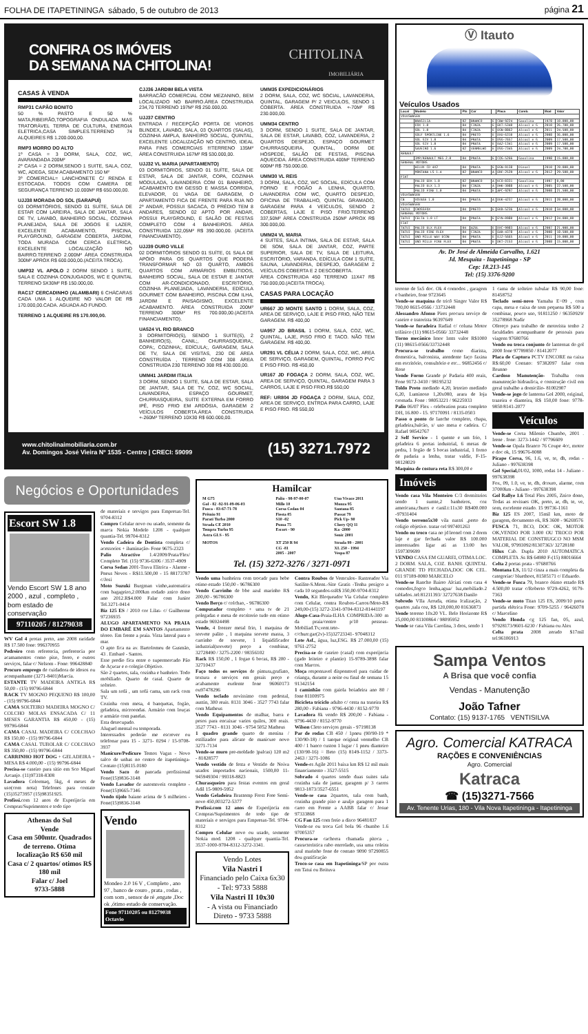FOLHA DE ITAPETININGA sábado, 5 de outubro de 2013 página 21
CONFIRA OS IMÓVEIS
DA SEMANA NA CHITOLINA!
CHITOLINA
IMOBILIÁRIA
CASAS À VENDA
RMP31 CAPÃO BONITO
50 % PASTO E 50 % MATA,RIBEIRÃO,TOPOGRAFIA ONDULADA MAS TRATORÁVEL TERRA DE CULTURA, ENERGIA ELETRICA,CASA SIMPLES.TERRENO 74 ALQUEIRES R$ 1.200.000,00.
RMP3 MORRO DO ALTO
1º CASA = 3 DORM, SALA, COZ, WC, AVARANDADA 200M²
2º CASA = 2 DORM,SENDO 1 SUITE, SALA, COZ, WC, ADEGA, SEM ACABAMENTO 150 M²
3º COMERCIAL= LANCHONETE C/ RENDA E ESTOCADA. TODOS COM CAMERA DE SEGURANÇA TERRENO 10.000M² R$ 650.000,00.
UJJ38 MORADA DO SOL (SARAPUÍ)
03 DORMITÓRIOS, SENDO 01 SUÍTE, SALA DE ESTAR COM LAREIRA, SALA DE JANTAR, SALA DE TV, LAVABO, BANHEIRO SOCIAL, COZINHA PLANEJADA, SALA DE JOGOS E LAZER, EXCELENTE ACABAMENTO, PISCINA, PLAYGROUND, GARAGEM COBERTA, JARDIM, TODA MURADA COM CERCA ELÉTRICA, EXCELENTE LOCALIZAÇÃO NO BAIRRO.TERRENO 2.000M² ÁREA CONSTRUIDA 300M² APROX R$ 600.000,00.(ACEITA TROCA).
UMP32 VL APOLO 2 DORM SENDO 1 SUITE, SALA E COZINHA CONJUGADOS, WC E QUINTAL TERRENO 5X30M² R$ 150.000,00.
RAC17 CERCADINHO (ALAMBARI) 6 CHÁCARAS CADA UMA 1 ALQUEIRE NO VALOR DE R$ 170.000,00.CADA. AGUADA AO FUNDO.
TERRENO 1 ALQUEIRE R$ 170.000,00.
CJJ36 JARDIM BELA VISTA
BARRACÃO COMERCIAL COM MEZANINO, BEM LOCALIZADO NO BAIRRO.ÁREA CONSTRUIDA 234,70 TERRENO 197M² R$ 250.000,00.
UJJ37 CENTRO
ENTRADA / RECEPÇÃO PORTA DE VIDROS BLINDEX, LAVABO, SALA, 03 QUARTOS (SALAS), COZINHA AMPLA, BANHEIRO SOCIAL, QUINTAL, EXCELENTE LOCALIZAÇÃO NO CENTRO, IDEAL PARA FINS COMERCIAIS !!!TERRENO 135M² ÁREA CONSTRUIDA 167M² R$ 530.000,00.
UJJ32 VL MARIA (APARTAMENTO)
03 DORMITÓRIOS, SENDO 01 SUÍTE, SALA DE ESTAR, SALA DE JANTAR, COPA, COZINHA MODULADA, LAVANDERIA COM 01 BANHEIRO, ACABAMENTO EM GESSO E MASSA CORRIDA, ELEVADOR, 01 VAGA DE GARAGEM, O APARTAMENTO FICA DE FRENTE PARA RUA NO 2º ANDAR, POSSUI SACACA, O PRÉDIO TEM 8 ANDARES, SENDO 02 APTO POR ANDAR, POSSUI PLAYGROUND, E SALÃO DE FESTAS COMPLETO COM 4 BANHEIROS. ÁREA CONSTRUIDA 122,05M² R$ 390.000,00. (ACEITA FINANCIAMENTO).
UJJ39 OURO VILLE
02 DORMITÓRIOS SENDO 01 SUÍTE, 01 SALA DE APÓIO PARA OS QUARTOS QUE PODERÁ TRANSFORMAR NO 03 QUARTO, AMBOS QUARTOS COM ARMÁRIOS EMBUTIDOS, BANHEIRO SOCIAL, SALA DE ESTAR E JANTAR COM AR-CONDICIONADO, ESCRITÓRIO, COZINHA PLANEJADA, LAVANDERIA, EDÍCULA GOURMET COM BANHEIRO, PISCINA COM ILHA, JARDIM E PAISAGISMO, EXCELENTE ACABAMENTO. ÁREA CONSTRUIDA 200M² TERRENO 300M² RS 700.000,00.(ACEITA FINANCIAMENTO).
UA524 VL RIO BRANCO
3 DORMITORIO(S), SENDO 1 SUITE(S), 2 BANHEIRO(S), CANIL;, CHURRASQUEIRA;, COPA;, COZINHA;, EDÍCULA;, GARAGEM, SALA DE TV, SALA DE VISITAS, 230 DE ÁREA CONSTRUÍDA , TERRENO COM 308 ÁREA CONSTRUIDA 230 TERRENO 308 R$ 430.000,00.
UMM41 JARDIM ITALIA
3 DORM, SENDO 1 SUITE, SALA DE ESTAR, SALA DE JANTAR, SALA DE TV, COZ, WC SOCIAL, LAVANDERIA, ESPAÇO GOURMET, CHURRASQUEIRA, SUÍTE EXTERNA EM FORRO IPÊ, PISO FRIO EM ARDÓSIA, GARAGEM 2 VEÍCULOS COBERTA.ÁREA CONSTRUIDA +-260M² TERRENO 10X30 R$ 600.000,00.
UMM35 EXPEDICIONÁRIOS
2 DORM, SALA, COZ, WC SOCIAL, LAVANDERIA, QUINTAL, GARAGEM P/ 2 VEICULOS, SENDO 1 COBERTA. ÁREA CONSTRUIDA +-70M² R$ 230.000,00.
UMM34 CENTRO
3 DORM, SENDO 1 SUITE, SALA DE JANTAR, SALA DE ESTAR, LAVABO, COZ, LAVANDERIA, 2 QUARTOS DESPEJO, ESPAÇO GOURMET CHURRASQUEIRA, QUINTAL, DORM DE HÓSPEDE, SALÃO DE FESTAS, PISCINA AQUECIDA. ÁREA CONSTRUIDA 400M² TERRENO 600M² R$ 750.000,00.
UMM30 VL REIS
3 DORM, SALA, COZ, WC SOCIAL, EDÍCULA COM FORNO E FOGÃO A LENHA, QUARTO, LAVANDERIA COM WC, QUARTO DESPEJO, OFICINA DE TRABALHO, QUINTAL GRAMADO, GARAGEM PARA 4 VEÍCULOS, SENDO 2 COBERTAS, LAJE E PISO FRIO.TERRENO 337,50M² ÁREA CONSTRUIDA 250M² APROX R$ 300.000,00.
UMM24 VL MARIA
4 SUÍTES, SALA ÍNTIMA, SALA DE ESTAR, SALA DE SOM, SALA DE JANTAR, COZ, PARTE SUPERIOR, SALA DE TV, SALA DE LEITURA, ESCRITÓRIO, VARANDA, EDÍCULA COM 1 SUÍTE, SAUNA, LAVANDERIA, DESPEJO, GARAGEM 2 VEÍCULOS COBERTA E 2 DESCOBERTA.
ÁREA CONSTRUIDA 450 TERRENO 11X47 R$ 750.000,00.(ACEITA TROCA).
CASAS PARA LOCAÇÃO
UR667 JD MONTE SANTO 1 DORM, SALA, COZ, AREA DE SERVIÇO, LAJE E PISO FRIO, NÃO TEM GARAGEM. R$ 400,00
UA957 JD BRASIL 1 DORM, SALA, COZ, WC, QUINTAL, LAJE, PISO FRIO E TACO. NÃO TEM GARAGEM. R$ 400,00.
UR291 VL CÉLIA 2 DORM, SALA, COZ, WC, AREA DE SERVIÇO, GARAGEM, QUINTAL, FORRO PVC E PISO FRIO. R$ 450,00
UR167 JD FOGAÇA 2 DORM, SALA, COZ, WC, AREA DE SERVIÇO, QUINTAL, GARAGEM PARA 3 CARROS, LAJE E PISO FRIO.R$ 550,00
REF: UR804 JD FOGAÇA 2 DORM, SALA, COZ, AREA DE SERVIÇO, ENTRDA PARA CARRO, LAJE E PISO FRIO. R$ 550,00
www.chitolinaimobiliaria.com.br
Av. Domingos José Vieira Nº 1535 - Centro | CRECI: 59099
(15) 3271.7972
Negócios e Oportunidades
Escort SW 1.8
Vendo Escort SW 1.8 ano 2000 , azul , completo , bom estado de conservação
97110205 / 81279038
WV Gol 4 protas preto, ano 2008 raridade R$ 17.500 fone: 996370955
Pedreiro com referencia, preferencia por acamamentos como piso, forro, e outros serviços, falar c/ Nelsom - Fone: 996428840
Procuro emprego de cuidadora de idosos ou acompanhante (3271-8401)Marcia.
ESTANTE TV MADEIRA ANTIGA R$ 50,00 - (15) 99796-6844
RACK TV MOGNO PEQUENO R$ 100,00 - (15) 99796-6844
CAMA SOLTEIRO MADEIRA MOGNO C/ COLCHO MOLAS ENSACADA C/ 11 MESES GARANTIA R$ 450,00 - (15) 99796-6844
CAMA CASAL MADEIRA C/ COLCHAO R$ 150,00 - (15) 99796-6844
CAMA CASAL TUBOLAR C/ COLCHAO R$ 350,00 - (15) 99796-6844
CARRINHO HOT DOG + GELADEIRA + MESA R$ 4.000,00 - (15) 99796-6844
Precisa-se caseiro para sitio em Sco Miguel Arcanjo. (11)97318-8308
Lavadora Colormaq, 5kg, 4 meses de uso(com nota) Telefones para contato (15)35273957 (15)98351925.
Profissi. com 12 anos de Experijncia em Compras/Suprimentos e todo tipo
Athenas do Sul
Vende
Casa em 500mtr. Quadrados de terreno. Otima localização R$ 650 mil
Casa c/ 2 quartos/ otimos R$ 180 mil
Falar c/ Joel
9733-5888
de materiais e servigos para Empresas-Tel. 9704-8312
Compro Celular novo ou usado, somente da marca Nokia Modelo 1208 - qualquer quantia-Tel. 99704-8312
Vendo Cadeira de Dentista completa c/ acessorios + iluminação- Fone 9675-2323
Palio Atractive 1.4/2009/Prata/Flex/ Completo Tel. (15) 9736-6306 / 3537-4909
Corsa Sedan 2001-Trava Elitrica - Alarme - Pneus Novos - R$11.500,00 - 15 88173787 c/Josi
Moto Suzuki Burgman vinho,automatica com bagageiro,2.000km rodado znico dono ano 2012.R$4.000 Falar com Junior Tel.3271-0414
Biz 125 ES / 2010 cor Lilas- c/ Guilherme 97236935
ALUGO APARTAMENTO NA PRAIA DO EMBARÉ EM SANTOS Apartamento térreo. Em frente a praia. Vista lateral para o mar.
O apto fica na av. Bartolomeu de Gusmão, 43 . Embaré - Santos.
Esse predio fica entre o supermercado Pão de Açucar e o colegio Objetivo.
São 2 quartos, sala, cozinha e banheiro. Todo mobiliado. Quarto de casal. Quarto de solteiro.
Sala um sofá , um sofá cama, um rack com TV.
Cozinha com mesa, 4 banquetas, fogão, geladeira, microondas. Armário com louças e armário com panelas.
Esta desocupado.
Aluguel mensal ou temporada.
Interessados poderão me escrever ou telefonar para 15 - 3271- 0294 / 15-9708-3937
Manicure/Pedicure Temos Vagas - Novo salco de unhas no centro de itapetininga-Contato (15)8115.0180
Vendo Saco de pancada profissional Fone(15)9836-3148
Vendo Lavador de automsveis completo - Fone(15)9665-7346
Vendo tijolo baiano acima de 5 milheiros - Fone(15)9836-3148
Vendo
Mondeo 2.0 16 V , Completo , ano 97 , banco de couro , prata , rodas , com som , sensor de ré ,engate ,Doc ok ,ótimo estado de conservação.
Fone 97110205 ou 81279038
Octavio
Hamilcar
| M G75 Gol - 82 -92-91-09-06-03 Fusca - 83-67-71-78 Prêmio 91 Parati Turbo 2000 Strada CE 2010 Tempra Turbo 95 Astra GLS - 95 | Palio - 98-97-00-07 Mille 10 Corsa Cedan 04 Fiesta 05 S10 -02 Puma 75 Escort - 90 | Uno Vivace 2011 Monza 95 Santana 85 Passat 79 Pick Up- 90 Chery QQ 11 Ka -2000 Senic 2001 |
| MOTOS | XT 250 R 94 CG -81 2005 - 2007 | Strada 99 - 2001 XL 250 - 1994 Vespa 87 |
Tel. (15) 3272-3276 / 3271-0971
Vendo uma banheirra com trocadr para bebe otimo estado 150,00 - 96786300
Vendo Carrinho de bbe azul marinho R$ 200,00 - 96786300
Vendo Berço c/ colchao, - 96786300
Computador completo + uma tv de 21 polegadas e mesa de escritorio tudo em otimo estado 96924498
Vende, 4 freezer metal frio, 1 maquina de sorvete palito , 1 maquina sorvete massa, 3 carrinho de sorvete, 1 liquidificador industrial(sorvete) preço a combinar, 32728490 / 3275-2200 / 98356102
Rack R$ 150,00 , 1 fogao 6 bocas, R$ 200 - 32710437
Faço todos os serviços de pintura,grafiato, textura e serviços em gerais preço e acabamento exelente fone 96060173 ou97478296
Vendo teclado novissimo com pedestal, austin, 300 reais. 8131 3046 - 3527 7743 falar com Matheus
Vendo Equipamentos de malhar, barra e pesos para encaixar varios quilos, 300 reais. 3527 7743 - 8131 3046 - 9754 5052 Matheus
1 quadro grande quarto de menina / estilizador para alicate de manicure novo 3271-7134
Vende-se muro pre-moldado )palcas) 120 m2 - 81828577
Vendo vestido de festa e Vestido de Noiva usados importados nacionais, 1500,00 11-945949304 / 99318-8823
Churasqueiro para festas eventos em geral Adil 15-9809-5952
Vendo Geladeira Brastemp Frost Free Semi-novo 450,003272-5377
Profissi.com 12 anos de Experijncia em Compras/Suprimentos de todo tipo de materiais e servigos para Empresas-Tel. 9704-8312
Compro Celular novo ou usado, somente Nokia mod. 1208 - qualquer quantia-Tel. 3537-1000-9704-8312-3272-3341.
Vendo Lotes
Vila Nastri I
Financiado pelo Caixa 6x30 - Tel: 9733 5888
Vila Nastri II 10x30
- A vista ou Financiado Direto - 9733 5888
Contra Roubos de Vemculos- Rastreador Via Satilite-S.Mens.-Site Gratis -Tenha posigco a cada 10 segundos-ssR$ 350,00-9704-8312
Vendo, Kit Bloqueador Via Celular completo com Celular, contra Roubos-Carros/Moto-R$ 249,00-(15) 3272-3341-9704-8312-81441197
Alugo-Casa-Praia-ILHA COMPRIDA-300 m da praia/centro p/10 pessoas-Mobiliad.Tv,vent.teto- c/churr.gar(2v)-15)32723341- 97048312
Lote Asf., água, luz,ESG. R$ 27.000,00 (15) 9761-2752
Precisa-se de caseiro (casal) com experijncia (gado leiteiro e plantio) 15-9789-3898 falar com Marcos.
Moça responsavel disponmvel para cuidar de crianga, durante a noite ou final de semana 15 91342154
1 caminhão com gaiola boiadeira ano 80 / fone 81100975
Bicicleta triciclo adulto c/ cesta na traseira R$ 280,00 - Fabiana - 9796-4430 / 8152-9770
Lavadora 8k vendo R$ 200,00 - Fabiana - 9796-4430 / 8152-9770
Wilson Cleto serviços gerais - 97198138
Par de rodas CB 450 / 1pneu (90/90-19 * 130/90-18) / 1 tanque original vermelho CB 400 / 1 banco custon 1 lugar / 1 pneu dianteiro (130/90-16) = Beto (15) 8149-1152 / 3373-2463 / 3271-1086
Vende-es Agile 2011 baixa km R$ 12 mil mais financiamento - 3527-5515
Sobrado 4 quartos sendo duas suites sala cozinha sala de jantar, garagem p/ 3 carros 9813-1873/3527-6551
Vende-se casa 2quartos, sala com banh, cozinha grande piso e azuljo garagem para 1 carro em Frente a AABB falar c/ Josue 97333868
CG Fan 125 com freio a disco 96481837
Vende-se ou troca Gol bola 96 chumbo 1.6 97005357
Procura-se cachorra chamada pitoca , casracteristica rabo enrrolado, usa uma coleira azul marinho fone de contato 9090 97290855 dou gratificação
Troco-se casa em Itapetininga/SP por outra em Tatui ou Boituva
Ⓥ Itauto
Veículos Usados
| Local | Modelo | Pts | Cor | | Placa | Comb. | Mod | Valor |
| --- | --- | --- | --- | --- | --- | --- | --- | --- |
| VOLKSWAGEN | | | | | | | | |
| | BRASILIA | 02 | BRANCO | E | CBW-9224 | Gasolina | 1978 | 10.000,00 |
| | FOX 1.0 | 04 | CINZA | E | EKT-5340 | Alcool e G | 2010 | 26.700,00 |
| | GOL 1.0 | 04 | CINZA | E | EGN-8862 | Alcool e G | 2011 | 24.500,00 |
| | GOLF SPORTLINE 1.6 | 04 | PRETO | E | DXU-6310 | Alcool e G | 2008 | 36.000,00 |
| | GOL GIV 1.0 | 04 | PRATA | E | DSG-7657 | Alcool e G | 2009 | 17.500,00 |
| | GOL GIV 1.0 | 04 | PRATA | E | EAZ-1341 | Alcool e G | 2009 | 17.500,00 |
| | SAVEIRO 1.6 | 02 | VERMELHO | E | DSG-7345 | Alcool e G | 2009 | 24.700,00 |
| RENAULT | | | | | | | | |
| | IMP/RENAULT MEG 2.0 | 04 | PRATA | E | CQG-5266 | Gasolina | 1998 | 15.000,00 |
| GENERAL MOTORS | | | | | | | | |
| | HILUX CD 4X2 | 04 | PRATA | E | EGN-9138 | Diesel | 2010 | 70.000,00 |
| | MONTANA LS 1.4 | 02 | BRANCO | A | ERF-2539 | Alcool e G | 2012 | 29.500,00 |
| FIAT | | | | | | | | |
| | PALIO EDX 1.0 | 02 | BRANCO | A | KCO-0331 | Gasolina | 1997 | 0,00 |
| | PALIO ELX 1.3 | 04 | CINZA | A | DHK-3088 | Alcool e G | 2005 | 22.500,00 |
| | PALIO FIRE 1.0 | 04 | PRATA | E | APC-9297 | Alcool e G | 2008 | 21.500,00 |
| VOLKSWAGEN | | | | | | | | |
| CB | VOYAGE 1.0 | 04 | PRATA | A | DUK-4237 | Alcool e G | 2011 | 28.000,00 |
| VOLKSWAGEN | | | | | | | | |
| TATUI | CROSSFOX | 04 | PRETO | E | EKR-5236 | Alcool e G | 2010 | 34.000,00 |
| GENERAL MOTORS | | | | | | | | |
| TATUI | CELTA 1.0 LT | 04 | PRATA | E | EYN-0980 | Alcool e G | 2012 | 24.000,00 |
| FIAT | | | | | | | | |
| TATUI | PALIO ELX FLEX | 04 | AZUL | E | DXC-9983 | Alcool e G | 2007 | 21.900,00 |
| TATUI | PALIO FIRE FLEX | 04 | CINZA | E | EAR-4378 | Alcool e G | 2008 | 18.500,00 |
| TATUI | UNO MILLE WAY ECON | 04 | PRATA | E | EJZ-5665 | Alcool e G | 2011 | 19.000,00 |
| TATUI | UNO MILLE FIRE FLEX | 04 | PRATA | E | DKT-2153 | Alcool e G | 2008 | 15.000,00 |
Av. Dr José de Almeida Carvalho, 1.621
Jd. Mesquita - Itapetininga - SP
Cep: 18.213-145
Tel: (15) 3376-9200
terreno de 5x5 doc. Ok 4 comodos , garagem e banheiro, fone 9723645
Vende-se maquina de tricô Singer Valor R$ 700,00 8615-0566 / 33732448
Alessandro Afonso Pires procura serviço de caseiro e tratorista 96397649
Vende-se furadeira Radial c/ coluna Motor trifásico (11) 98615-0566/ 33732448
Torno mecânico Imor 1mts valor R$1000 (11) 98615-0566/33732448
Procura-se trabalho como diarista, domestica, balconista, atendente faço faxina em escritório, consultório e etc... 96852456 c/ Rose
Vende Forno Grande p/ Padaria 400 reais, Fone 9172-3410 / 98195232
Toldo Preto medindo 4,20, letreiro medindo 6,20, Luminoso 1,20x080, arara de loja cromada. Fone : 98053221 / 96225933
Palio 06/07 Flex - celebration prata completo DH, 16.800 - 15. 97170091 / 8135-0503
Passo o ponto de lanche completo, chapa, geladeira,balcão, s/ uso mesa e cadeira. C/ Rafael 98542767
2 Self Service - 1 quente e um frio, 1 geladeira 6 portas industrial, 6 mesas de pedra, 1 fogão de 5 bocas industrial, 1 forno de padaria a lenha, tratar valdir, F-15-98128029
Maquina de costura reta R$ 300,00 e
Imóveis
Vendo casa Vila Monteiro C/3 dormitsrios sendo 1 sumte,2 banheiros, coz americana,churrs e canil.t:11x30 R$400.000 -97931404
Vendo terreno5x30 vila nastri ,perto do coligio objetivo. tratar cel 997401263
Vendo ou troco casa no jd leonel com 2 dorm laje e gar fechada valor R$ 100.000 interessados ligar ati as 13:00 hrs 1597309699
VENDO CASA EM GUAREI, OTIMA LOC. 2 DORM. SALA, COZ. BANH. QUINTAL GRANDE TD FECHADA,DOC OK CEL. 011 97189-0080 MARCELO
Vende-se Rancho Bairro Alciati com casa 4 comodos,fogco lenha,agua/ luz,mobiliado.2 tablados..tel:81211393/ 32727638 Danilo
Sobredo VIla Arruda, otima lcalização, 2 quartos ,sala coz, R$ 120,000,00 81636873
Vende terreno 10x20 VL. Belo Horizonte R$ 25,000,00 81100864 / 98095952
Vende se casa Vila Carolina, 3 dros, sendo 1
1 cama de solteiro tubular R$ 90,00 fone: 81458752
Teclado semi-novo Yamaha E=09 , com capa, mesa e caixa de som pequena R$ 500 a combinar, pouco uso, 91811250 / 96350929/ 35278968 Nadir
Ofereço para trabalho de motorista tenho 2 faculdades acompanhante de pessoais para viagens 97680766
Vendo ou troca conjunto de lanternas do gol 2000 fone 97789850 / 81412077
Placa de Captura PCTV ENCORE na caixa R$:60,00 Contato: 97382097 falar com Brunno
Cardoso Manutenção- Trabalha com manutenção hidraulica, e construção civil em geral trabalho a domicilio- 81002907
Vende-se jogo de lanterna Gol 2000, original, trazeira e dianteira, R$ 150,00 fone: 9778-9850/8141-2077
Veículos
Vende-se Corsa Milenio Chumbo, 2001 . Irene . fone: 3273-1442 / 97796609
Vende-se Opala Branco 76 Coupe 4cc, motor e doc ok, 15 99676-8088
Picape Corsa, 96, 1.6, ve, te, dh, rodas - Juliano - 997638398
Gol Special, 01/02, 1000, rodas 14 - Juliano - 997638398
Fox, 09, 1.0, ve, te, dh, dcouro, alarme, com 37000km - Juliano - 997638398
Gol Rallye 1.6 Total Flex 2005, Znico dono, Todas as revisues OK, preto, ar, dh, te, ve, som, excelente estado. 15 99736-1161
Biz 125 ES 2007, 15mil km, moto de garagem, documento ok, R$ 3600 - 96269576
FUSCA 71, BCO, DOC OK, MOTOR OK,VENDO POR 3.000 OU TROCO POR MATERIAL DE CONSTRUGCO NO MSM VALOR, 97993092/81307363/ 32728180
Hilux Cab. Dupla 2010 AUTOMATICA COMPLETA .Ss R$ 64980 F-(15) 88016664
Celta 2 portas prata - 97680766
Montana LS, 11/12 cinza a mais completa da categoriac/ bluethoot, 81505171 c/ Eduardo.
Vende-se Fusca 79, branco ótimo estado R$ 4.500,00 tratar c/Roberto 9729-4262, 9179-7363
Vende-se moto Titan 125 ES, 2009/10 preta partida elétrica Fone: 9709-5255 / 96426078 c/ Marcelino
Vendo Honda cg 125 fan, 05, azul, 97928173/9601-6230 / Fabiana ou Alex
Celta prata 2008 zerado $17mil tel.96106913
Sampa Ventos
A Brisa que você confia
Vendas - Manutenção
João Tafner
Contato: (15) 9137-1765 VENTISILVA
Agro. Comercial KATRACA
RAÇÕES E CONVENIÊNCIAS
Agro. Comercial
Katraca
☎ (15)3271-7566
Av. Tenente Urias, 180 - Vila Nova Itapetininga - Itapetininga